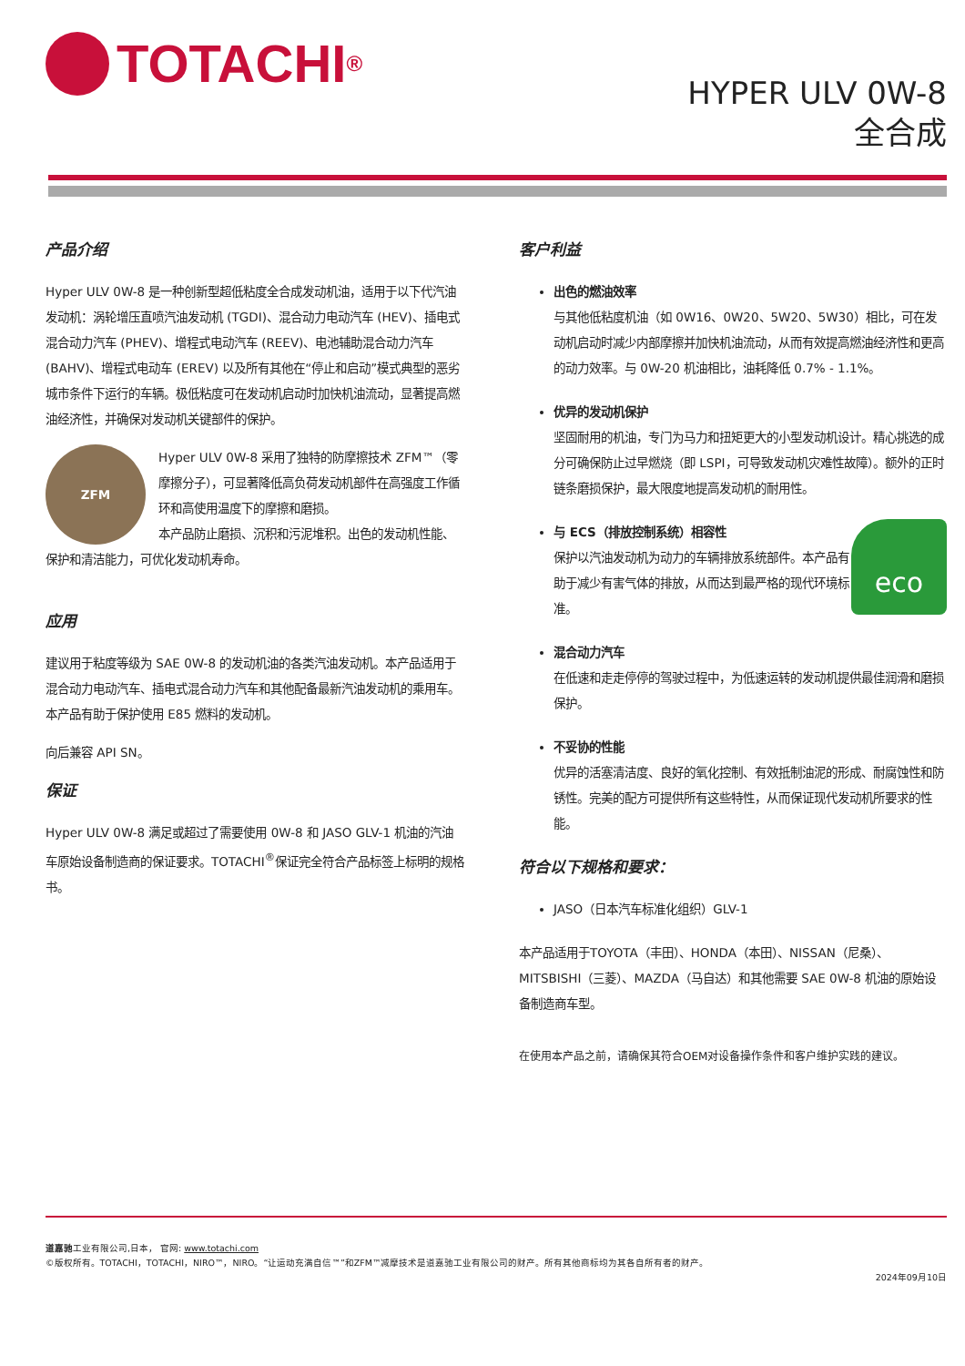TOTACHI<sup>®</sup>
HYPER ULV 0W-8
全合成
产品介绍
Hyper ULV 0W-8 是一种创新型超低粘度全合成发动机油，适用于以下代汽油发动机：涡轮增压直喷汽油发动机 (TGDI)、混合动力电动汽车 (HEV)、插电式混合动力汽车 (PHEV)、增程式电动汽车 (REEV)、电池辅助混合动力汽车 (BAHV)、增程式电动车 (EREV) 以及所有其他在“停止和启动”模式典型的恶劣城市条件下运行的车辆。极低粘度可在发动机启动时加快机油流动，显著提高燃油经济性，并确保对发动机关键部件的保护。
ZFM Hyper ULV 0W-8 采用了独特的防摩擦技术 ZFM™（零摩擦分子），可显著降低高负荷发动机部件在高强度工作循环和高使用温度下的摩擦和磨损。
本产品防止磨损、沉积和污泥堆积。出色的发动机性能、保护和清洁能力，可优化发动机寿命。
应用
建议用于粘度等级为 SAE 0W-8 的发动机油的各类汽油发动机。本产品适用于混合动力电动汽车、插电式混合动力汽车和其他配备最新汽油发动机的乘用车。本产品有助于保护使用 E85 燃料的发动机。
向后兼容 API SN。
保证
Hyper ULV 0W-8 满足或超过了需要使用 0W-8 和 JASO GLV-1 机油的汽油车原始设备制造商的保证要求。TOTACHI<sup>®</sup>保证完全符合产品标签上标明的规格书。
客户利益
出色的燃油效率
与其他低粘度机油（如 0W16、0W20、5W20、5W30）相比，可在发动机启动时减少内部摩擦并加快机油流动，从而有效提高燃油经济性和更高的动力效率。与 0W-20 机油相比，油耗降低 0.7% - 1.1%。
优异的发动机保护
坚固耐用的机油，专门为马力和扭矩更大的小型发动机设计。精心挑选的成分可确保防止过早燃烧（即 LSPI，可导致发动机灾难性故障）。额外的正时链条磨损保护，最大限度地提高发动机的耐用性。
eco
与 ECS（排放控制系统）相容性
保护以汽油发动机为动力的车辆排放系统部件。本产品有助于减少有害气体的排放，从而达到最严格的现代环境标准。
混合动力汽车
在低速和走走停停的驾驶过程中，为低速运转的发动机提供最佳润滑和磨损保护。
不妥协的性能
优异的活塞清洁度、良好的氧化控制、有效抵制油泥的形成、耐腐蚀性和防锈性。完美的配方可提供所有这些特性，从而保证现代发动机所要求的性能。
符合以下规格和要求：
JASO（日本汽车标准化组织）GLV-1
本产品适用于TOYOTA（丰田）、HONDA（本田）、NISSAN（尼桑）、MITSBISHI（三菱）、MAZDA（马自达）和其他需要 SAE 0W-8 机油的原始设备制造商车型。
在使用本产品之前，请确保其符合OEM对设备操作条件和客户维护实践的建议。
道嘉驰工业有限公司,日本， 官网: www.totachi.com
©版权所有。TOTACHI，TOTACHI，NIRO™，NIRO。“让运动充满自信™”和ZFM™减摩技术是道嘉驰工业有限公司的财产。所有其他商标均为其各自所有者的财产。
2024年09月10日